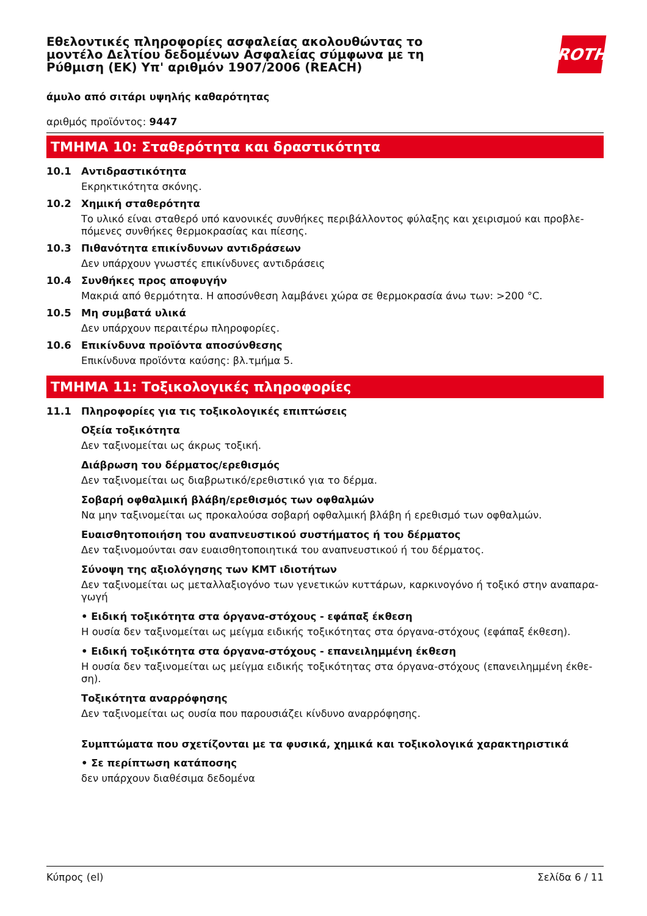Εθελοντικές πληροφορίες ασφαλείας ακολουθώντας το μοντέλο Δελτίου δεδομένων Ασφαλείας σύμφωνα με τη Ρύθμιση (ΕΚ) Υπ' αριθμόν 1907/2006 (REACH)
ROTH
άμυλο από σιτάρι υψηλής καθαρότητας
αριθμός προϊόντος: 9447
ΤΜΗΜΑ 10: Σταθερότητα και δραστικότητα
10.1 Αντιδραστικότητα
Εκρηκτικότητα σκόνης.
10.2 Χημική σταθερότητα
Το υλικό είναι σταθερό υπό κανονικές συνθήκες περιβάλλοντος φύλαξης και χειρισμού και προβλε-πόμενες συνθήκες θερμοκρασίας και πίεσης.
10.3 Πιθανότητα επικίνδυνων αντιδράσεων
Δεν υπάρχουν γνωστές επικίνδυνες αντιδράσεις
10.4 Συνθήκες προς αποφυγήν
Μακριά από θερμότητα. Η αποσύνθεση λαμβάνει χώρα σε θερμοκρασία άνω των: >200 °C.
10.5 Μη συμβατά υλικά
Δεν υπάρχουν περαιτέρω πληροφορίες.
10.6 Επικίνδυνα προϊόντα αποσύνθεσης
Επικίνδυνα προϊόντα καύσης: βλ.τμήμα 5.
ΤΜΗΜΑ 11: Τοξικολογικές πληροφορίες
11.1 Πληροφορίες για τις τοξικολογικές επιπτώσεις
Οξεία τοξικότητα
Δεν ταξινομείται ως άκρως τοξική.
Διάβρωση του δέρματος/ερεθισμός
Δεν ταξινομείται ως διαβρωτικό/ερεθιστικό για το δέρμα.
Σοβαρή οφθαλμική βλάβη/ερεθισμός των οφθαλμών
Να μην ταξινομείται ως προκαλούσα σοβαρή οφθαλμική βλάβη ή ερεθισμό των οφθαλμών.
Ευαισθητοποιήση του αναπνευστικού συστήματος ή του δέρματος
Δεν ταξινομούνται σαν ευαισθητοποιητικά του αναπνευστικού ή του δέρματος.
Σύνοψη της αξιολόγησης των ΚΜΤ ιδιοτήτων
Δεν ταξινομείται ως μεταλλαξιογόνο των γενετικών κυττάρων, καρκινογόνο ή τοξικό στην αναπαρα-γωγή
• Ειδική τοξικότητα στα όργανα-στόχους - εφάπαξ έκθεση
Η ουσία δεν ταξινομείται ως μείγμα ειδικής τοξικότητας στα όργανα-στόχους (εφάπαξ έκθεση).
• Ειδική τοξικότητα στα όργανα-στόχους - επανειλημμένη έκθεση
Η ουσία δεν ταξινομείται ως μείγμα ειδικής τοξικότητας στα όργανα-στόχους (επανειλημμένη έκθε-ση).
Τοξικότητα αναρρόφησης
Δεν ταξινομείται ως ουσία που παρουσιάζει κίνδυνο αναρρόφησης.
Συμπτώματα που σχετίζονται με τα φυσικά, χημικά και τοξικολογικά χαρακτηριστικά
• Σε περίπτωση κατάποσης
δεν υπάρχουν διαθέσιμα δεδομένα
Κύπρος (el) Σελίδα 6 / 11